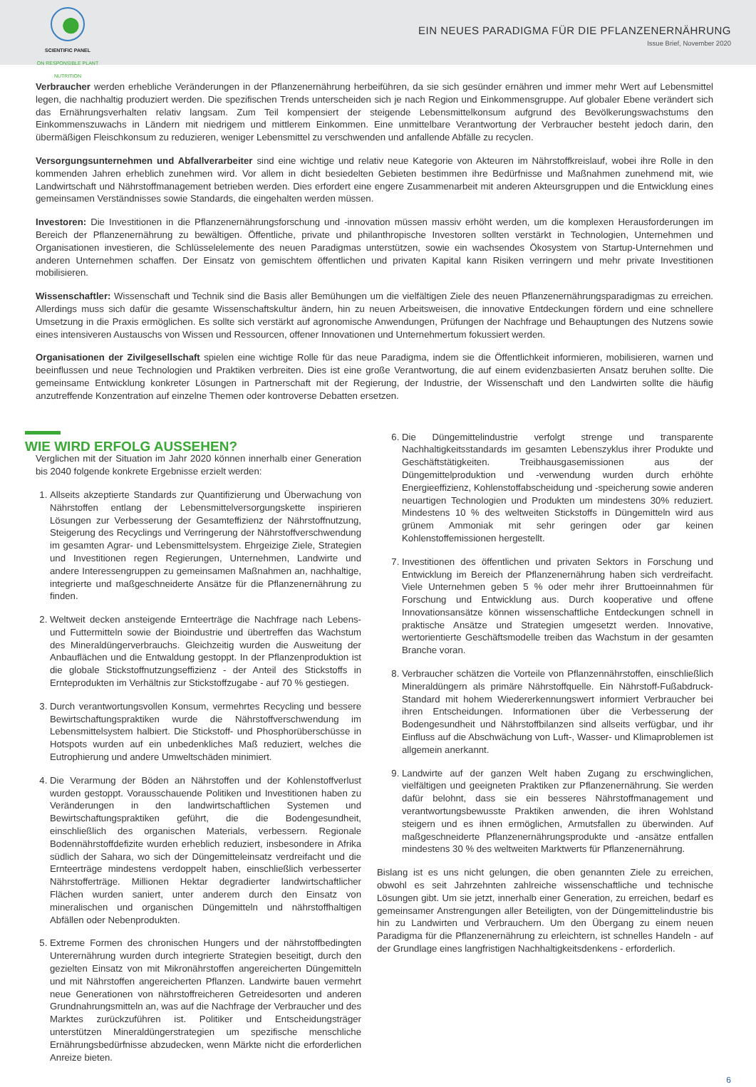SCIENTIFIC PANEL
ON RESPONSIBLE PLANT NUTRITION
EIN NEUES PARADIGMA FÜR DIE PFLANZENERNÄHRUNG
Issue Brief, November 2020
Verbraucher werden erhebliche Veränderungen in der Pflanzenernährung herbeiführen, da sie sich gesünder ernähren und immer mehr Wert auf Lebensmittel legen, die nachhaltig produziert werden. Die spezifischen Trends unterscheiden sich je nach Region und Einkommensgruppe. Auf globaler Ebene verändert sich das Ernährungsverhalten relativ langsam. Zum Teil kompensiert der steigende Lebensmittelkonsum aufgrund des Bevölkerungswachstums den Einkommenszuwachs in Ländern mit niedrigem und mittlerem Einkommen. Eine unmittelbare Verantwortung der Verbraucher besteht jedoch darin, den übermäßigen Fleischkonsum zu reduzieren, weniger Lebensmittel zu verschwenden und anfallende Abfälle zu recyclen.
Versorgungsunternehmen und Abfallverarbeiter sind eine wichtige und relativ neue Kategorie von Akteuren im Nährstoffkreislauf, wobei ihre Rolle in den kommenden Jahren erheblich zunehmen wird. Vor allem in dicht besiedelten Gebieten bestimmen ihre Bedürfnisse und Maßnahmen zunehmend mit, wie Landwirtschaft und Nährstoffmanagement betrieben werden. Dies erfordert eine engere Zusammenarbeit mit anderen Akteursgruppen und die Entwicklung eines gemeinsamen Verständnisses sowie Standards, die eingehalten werden müssen.
Investoren: Die Investitionen in die Pflanzenernährungsforschung und -innovation müssen massiv erhöht werden, um die komplexen Herausforderungen im Bereich der Pflanzenernährung zu bewältigen. Öffentliche, private und philanthropische Investoren sollten verstärkt in Technologien, Unternehmen und Organisationen investieren, die Schlüsselelemente des neuen Paradigmas unterstützen, sowie ein wachsendes Ökosystem von Startup-Unternehmen und anderen Unternehmen schaffen. Der Einsatz von gemischtem öffentlichen und privaten Kapital kann Risiken verringern und mehr private Investitionen mobilisieren.
Wissenschaftler: Wissenschaft und Technik sind die Basis aller Bemühungen um die vielfältigen Ziele des neuen Pflanzenernährungsparadigmas zu erreichen. Allerdings muss sich dafür die gesamte Wissenschaftskultur ändern, hin zu neuen Arbeitsweisen, die innovative Entdeckungen fördern und eine schnellere Umsetzung in die Praxis ermöglichen. Es sollte sich verstärkt auf agronomische Anwendungen, Prüfungen der Nachfrage und Behauptungen des Nutzens sowie eines intensiveren Austauschs von Wissen und Ressourcen, offener Innovationen und Unternehmertum fokussiert werden.
Organisationen der Zivilgesellschaft spielen eine wichtige Rolle für das neue Paradigma, indem sie die Öffentlichkeit informieren, mobilisieren, warnen und beeinflussen und neue Technologien und Praktiken verbreiten. Dies ist eine große Verantwortung, die auf einem evidenzbasierten Ansatz beruhen sollte. Die gemeinsame Entwicklung konkreter Lösungen in Partnerschaft mit der Regierung, der Industrie, der Wissenschaft und den Landwirten sollte die häufig anzutreffende Konzentration auf einzelne Themen oder kontroverse Debatten ersetzen.
WIE WIRD ERFOLG AUSSEHEN?
Verglichen mit der Situation im Jahr 2020 können innerhalb einer Generation bis 2040 folgende konkrete Ergebnisse erzielt werden:
1. Allseits akzeptierte Standards zur Quantifizierung und Überwachung von Nährstoffen entlang der Lebensmittelversorgungskette inspirieren Lösungen zur Verbesserung der Gesamteffizienz der Nährstoffnutzung, Steigerung des Recyclings und Verringerung der Nährstoffverschwendung im gesamten Agrar- und Lebensmittelsystem. Ehrgeizige Ziele, Strategien und Investitionen regen Regierungen, Unternehmen, Landwirte und andere Interessengruppen zu gemeinsamen Maßnahmen an, nachhaltige, integrierte und maßgeschneiderte Ansätze für die Pflanzenernährung zu finden.
2. Weltweit decken ansteigende Ernteerträge die Nachfrage nach Lebens- und Futtermitteln sowie der Bioindustrie und übertreffen das Wachstum des Mineraldüngerverbrauchs. Gleichzeitig wurden die Ausweitung der Anbauflächen und die Entwaldung gestoppt. In der Pflanzenproduktion ist die globale Stickstoffnutzungseffizienz - der Anteil des Stickstoffs in Ernteprodukten im Verhältnis zur Stickstoffzugabe - auf 70 % gestiegen.
3. Durch verantwortungsvollen Konsum, vermehrtes Recycling und bessere Bewirtschaftungspraktiken wurde die Nährstoffverschwendung im Lebensmittelsystem halbiert. Die Stickstoff- und Phosphorüberschüsse in Hotspots wurden auf ein unbedenkliches Maß reduziert, welches die Eutrophierung und andere Umweltschäden minimiert.
4. Die Verarmung der Böden an Nährstoffen und der Kohlenstoffverlust wurden gestoppt. Vorausschauende Politiken und Investitionen haben zu Veränderungen in den landwirtschaftlichen Systemen und Bewirtschaftungspraktiken geführt, die die Bodengesundheit, einschließlich des organischen Materials, verbessern. Regionale Bodennährstoffdefizite wurden erheblich reduziert, insbesondere in Afrika südlich der Sahara, wo sich der Düngemitteleinsatz verdreifacht und die Ernteerträge mindestens verdoppelt haben, einschließlich verbesserter Nährstofferträge. Millionen Hektar degradierter landwirtschaftlicher Flächen wurden saniert, unter anderem durch den Einsatz von mineralischen und organischen Düngemitteln und nährstoffhaltigen Abfällen oder Nebenprodukten.
5. Extreme Formen des chronischen Hungers und der nährstoffbedingten Unterernährung wurden durch integrierte Strategien beseitigt, durch den gezielten Einsatz von mit Mikronährstoffen angereicherten Düngemitteln und mit Nährstoffen angereicherten Pflanzen. Landwirte bauen vermehrt neue Generationen von nährstoffreicheren Getreidesorten und anderen Grundnahrungsmitteln an, was auf die Nachfrage der Verbraucher und des Marktes zurückzuführen ist. Politiker und Entscheidungsträger unterstützen Mineraldüngerstrategien um spezifische menschliche Ernährungsbedürfnisse abzudecken, wenn Märkte nicht die erforderlichen Anreize bieten.
6. Die Düngemittelindustrie verfolgt strenge und transparente Nachhaltigkeitsstandards im gesamten Lebenszyklus ihrer Produkte und Geschäftstätigkeiten. Treibhausgasemissionen aus der Düngemittelproduktion und -verwendung wurden durch erhöhte Energieeffizienz, Kohlenstoffabscheidung und -speicherung sowie anderen neuartigen Technologien und Produkten um mindestens 30% reduziert. Mindestens 10 % des weltweiten Stickstoffs in Düngemitteln wird aus grünem Ammoniak mit sehr geringen oder gar keinen Kohlenstoffemissionen hergestellt.
7. Investitionen des öffentlichen und privaten Sektors in Forschung und Entwicklung im Bereich der Pflanzenernährung haben sich verdreifacht. Viele Unternehmen geben 5 % oder mehr ihrer Bruttoeinnahmen für Forschung und Entwicklung aus. Durch kooperative und offene Innovationsansätze können wissenschaftliche Entdeckungen schnell in praktische Ansätze und Strategien umgesetzt werden. Innovative, wertorientierte Geschäftsmodelle treiben das Wachstum in der gesamten Branche voran.
8. Verbraucher schätzen die Vorteile von Pflanzennährstoffen, einschließlich Mineraldüngern als primäre Nährstoffquelle. Ein Nährstoff-Fußabdruck-Standard mit hohem Wiedererkennungswert informiert Verbraucher bei ihren Entscheidungen. Informationen über die Verbesserung der Bodengesundheit und Nährstoffbilanzen sind allseits verfügbar, und ihr Einfluss auf die Abschwächung von Luft-, Wasser- und Klimaproblemen ist allgemein anerkannt.
9. Landwirte auf der ganzen Welt haben Zugang zu erschwinglichen, vielfältigen und geeigneten Praktiken zur Pflanzenernährung. Sie werden dafür belohnt, dass sie ein besseres Nährstoffmanagement und verantwortungsbewusste Praktiken anwenden, die ihren Wohlstand steigern und es ihnen ermöglichen, Armutsfallen zu überwinden. Auf maßgeschneiderte Pflanzenernährungsprodukte und -ansätze entfallen mindestens 30 % des weltweiten Marktwerts für Pflanzenernährung.
Bislang ist es uns nicht gelungen, die oben genannten Ziele zu erreichen, obwohl es seit Jahrzehnten zahlreiche wissenschaftliche und technische Lösungen gibt. Um sie jetzt, innerhalb einer Generation, zu erreichen, bedarf es gemeinsamer Anstrengungen aller Beteiligten, von der Düngemittelindustrie bis hin zu Landwirten und Verbrauchern. Um den Übergang zu einem neuen Paradigma für die Pflanzenernährung zu erleichtern, ist schnelles Handeln - auf der Grundlage eines langfristigen Nachhaltigkeitsdenkens - erforderlich.
6